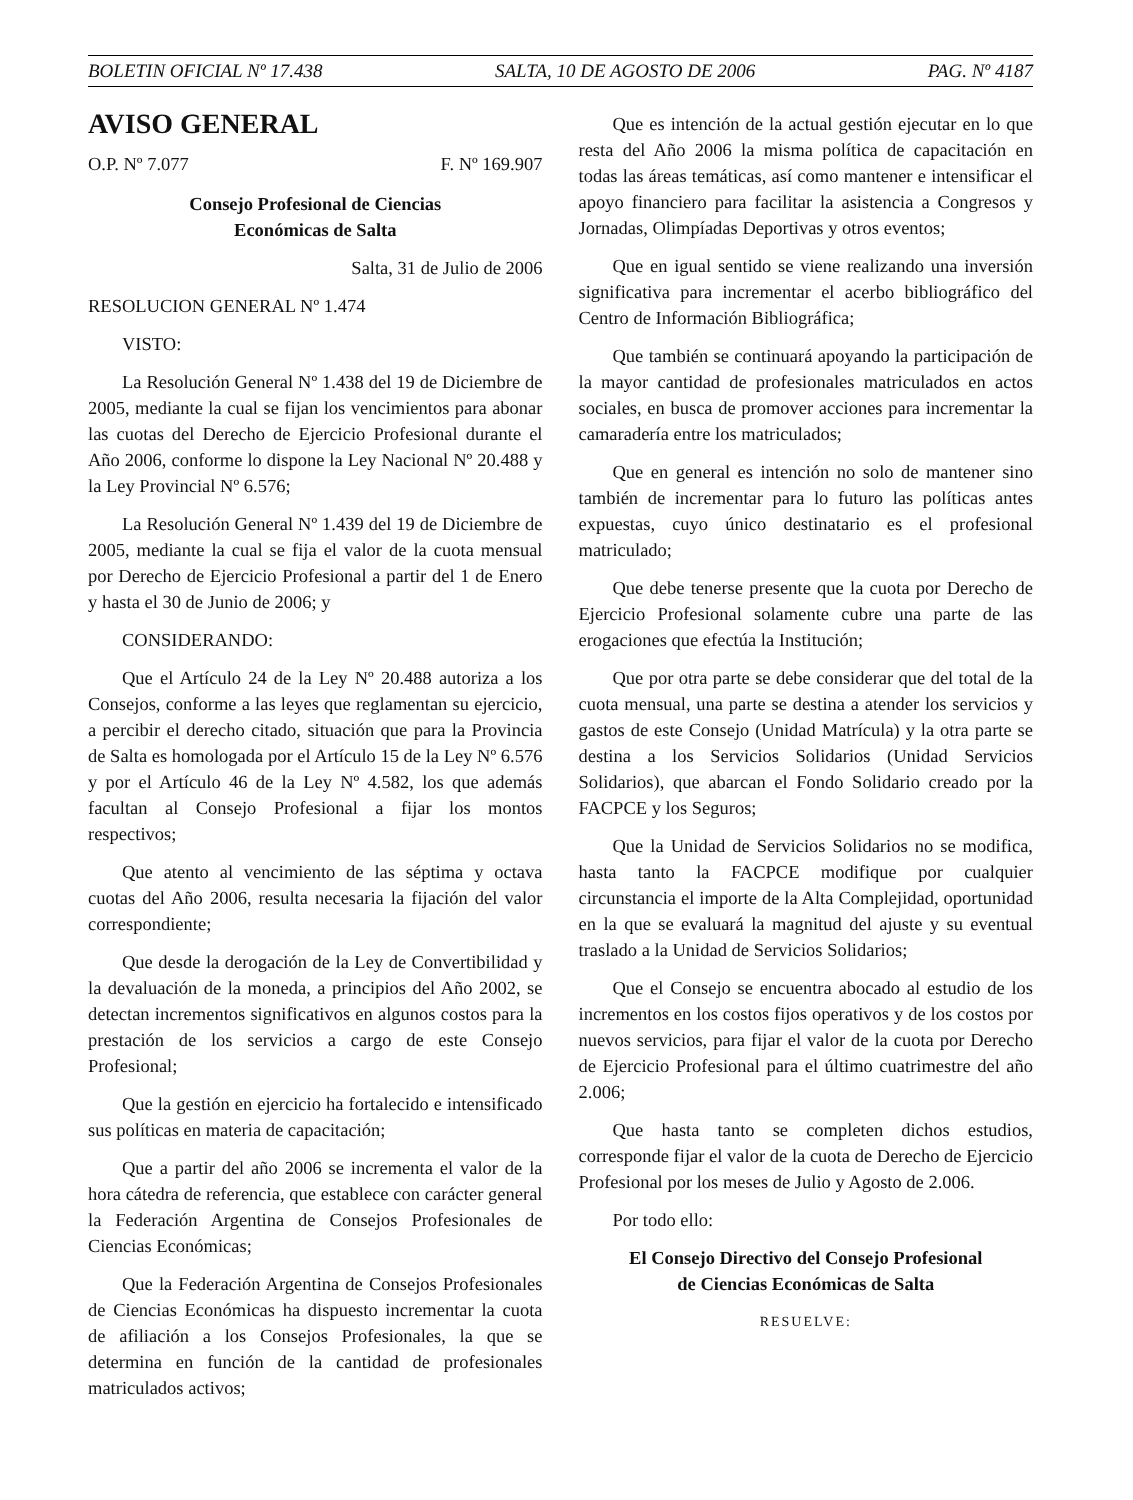BOLETIN OFICIAL Nº 17.438 SALTA, 10 DE AGOSTO DE 2006 PAG. Nº 4187
AVISO GENERAL
O.P. Nº 7.077 F. Nº 169.907
Consejo Profesional de Ciencias
Económicas de Salta
Salta, 31 de Julio de 2006
RESOLUCION GENERAL Nº 1.474
VISTO:
La Resolución General Nº 1.438 del 19 de Diciembre de 2005, mediante la cual se fijan los vencimientos para abonar las cuotas del Derecho de Ejercicio Profesional durante el Año 2006, conforme lo dispone la Ley Nacional Nº 20.488 y la Ley Provincial Nº 6.576;
La Resolución General Nº 1.439 del 19 de Diciembre de 2005, mediante la cual se fija el valor de la cuota mensual por Derecho de Ejercicio Profesional a partir del 1 de Enero y hasta el 30 de Junio de 2006; y
CONSIDERANDO:
Que el Artículo 24 de la Ley Nº 20.488 autoriza a los Consejos, conforme a las leyes que reglamentan su ejercicio, a percibir el derecho citado, situación que para la Provincia de Salta es homologada por el Artículo 15 de la Ley Nº 6.576 y por el Artículo 46 de la Ley Nº 4.582, los que además facultan al Consejo Profesional a fijar los montos respectivos;
Que atento al vencimiento de las séptima y octava cuotas del Año 2006, resulta necesaria la fijación del valor correspondiente;
Que desde la derogación de la Ley de Convertibilidad y la devaluación de la moneda, a principios del Año 2002, se detectan incrementos significativos en algunos costos para la prestación de los servicios a cargo de este Consejo Profesional;
Que la gestión en ejercicio ha fortalecido e intensificado sus políticas en materia de capacitación;
Que a partir del año 2006 se incrementa el valor de la hora cátedra de referencia, que establece con carácter general la Federación Argentina de Consejos Profesionales de Ciencias Económicas;
Que la Federación Argentina de Consejos Profesionales de Ciencias Económicas ha dispuesto incrementar la cuota de afiliación a los Consejos Profesionales, la que se determina en función de la cantidad de profesionales matriculados activos;
Que es intención de la actual gestión ejecutar en lo que resta del Año 2006 la misma política de capacitación en todas las áreas temáticas, así como mantener e intensificar el apoyo financiero para facilitar la asistencia a Congresos y Jornadas, Olimpíadas Deportivas y otros eventos;
Que en igual sentido se viene realizando una inversión significativa para incrementar el acerbo bibliográfico del Centro de Información Bibliográfica;
Que también se continuará apoyando la participación de la mayor cantidad de profesionales matriculados en actos sociales, en busca de promover acciones para incrementar la camaradería entre los matriculados;
Que en general es intención no solo de mantener sino también de incrementar para lo futuro las políticas antes expuestas, cuyo único destinatario es el profesional matriculado;
Que debe tenerse presente que la cuota por Derecho de Ejercicio Profesional solamente cubre una parte de las erogaciones que efectúa la Institución;
Que por otra parte se debe considerar que del total de la cuota mensual, una parte se destina a atender los servicios y gastos de este Consejo (Unidad Matrícula) y la otra parte se destina a los Servicios Solidarios (Unidad Servicios Solidarios), que abarcan el Fondo Solidario creado por la FACPCE y los Seguros;
Que la Unidad de Servicios Solidarios no se modifica, hasta tanto la FACPCE modifique por cualquier circunstancia el importe de la Alta Complejidad, oportunidad en la que se evaluará la magnitud del ajuste y su eventual traslado a la Unidad de Servicios Solidarios;
Que el Consejo se encuentra abocado al estudio de los incrementos en los costos fijos operativos y de los costos por nuevos servicios, para fijar el valor de la cuota por Derecho de Ejercicio Profesional para el último cuatrimestre del año 2.006;
Que hasta tanto se completen dichos estudios, corresponde fijar el valor de la cuota de Derecho de Ejercicio Profesional por los meses de Julio y Agosto de 2.006.
Por todo ello:
El Consejo Directivo del Consejo Profesional
de Ciencias Económicas de Salta
RESUELVE: